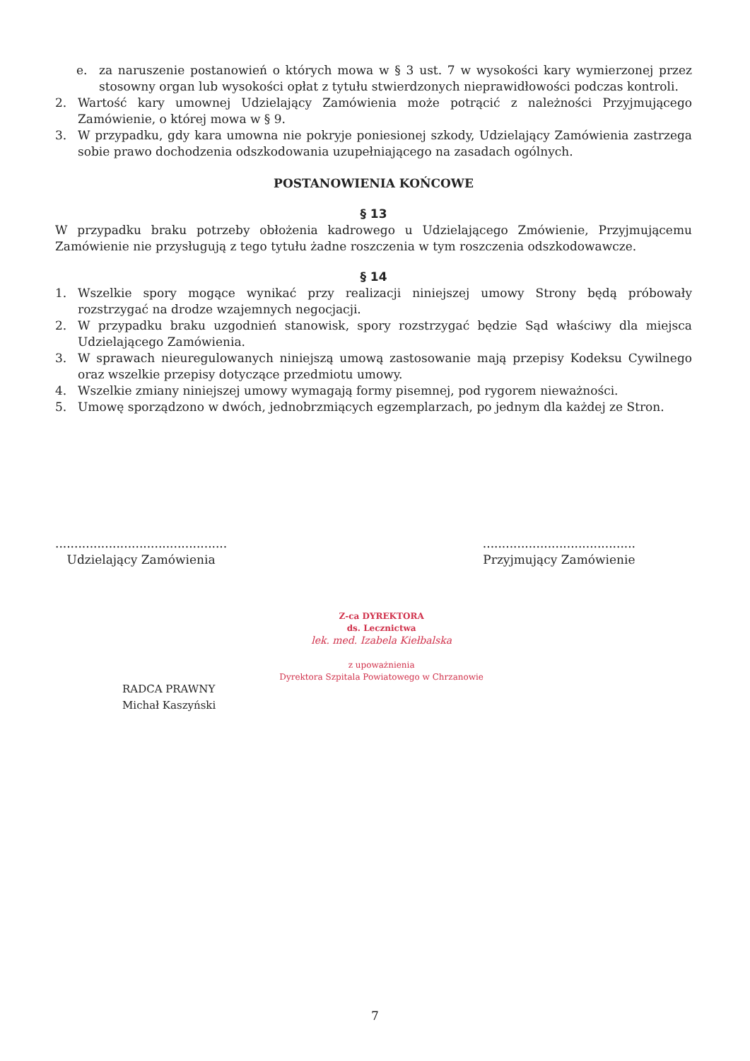e. za naruszenie postanowień o których mowa w § 3 ust. 7 w wysokości kary wymierzonej przez stosowny organ lub wysokości opłat z tytułu stwierdzonych nieprawidłowości podczas kontroli.
2. Wartość kary umownej Udzielający Zamówienia może potrącić z należności Przyjmującego Zamówienie, o której mowa w § 9.
3. W przypadku, gdy kara umowna nie pokryje poniesionej szkody, Udzielający Zamówienia zastrzega sobie prawo dochodzenia odszkodowania uzupełniającego na zasadach ogólnych.
POSTANOWIENIA KOŃCOWE
§ 13
W przypadku braku potrzeby obłożenia kadrowego u Udzielającego Zmówienie, Przyjmującemu Zamówienie nie przysługują z tego tytułu żadne roszczenia w tym roszczenia odszkodowawcze.
§ 14
1. Wszelkie spory mogące wynikać przy realizacji niniejszej umowy Strony będą próbowały rozstrzygać na drodze wzajemnych negocjacji.
2. W przypadku braku uzgodnień stanowisk, spory rozstrzygać będzie Sąd właściwy dla miejsca Udzielającego Zamówienia.
3. W sprawach nieuregulowanych niniejszą umową zastosowanie mają przepisy Kodeksu Cywilnego oraz wszelkie przepisy dotyczące przedmiotu umowy.
4. Wszelkie zmiany niniejszej umowy wymagają formy pisemnej, pod rygorem nieważności.
5. Umowę sporządzono w dwóch, jednobrzmiących egzemplarzach, po jednym dla każdej ze Stron.
.............................................
Udzielający Zamówienia
........................................
Przyjmujący Zamówienie
RADCA PRAWNY
Michał Kaszyński
Z-ca DYREKTORA
ds. Lecznictwa
lek. med. Izabela Kiełbalska
z upoważnienia
Dyrektora Szpitala Powiatowego w Chrzanowie
7